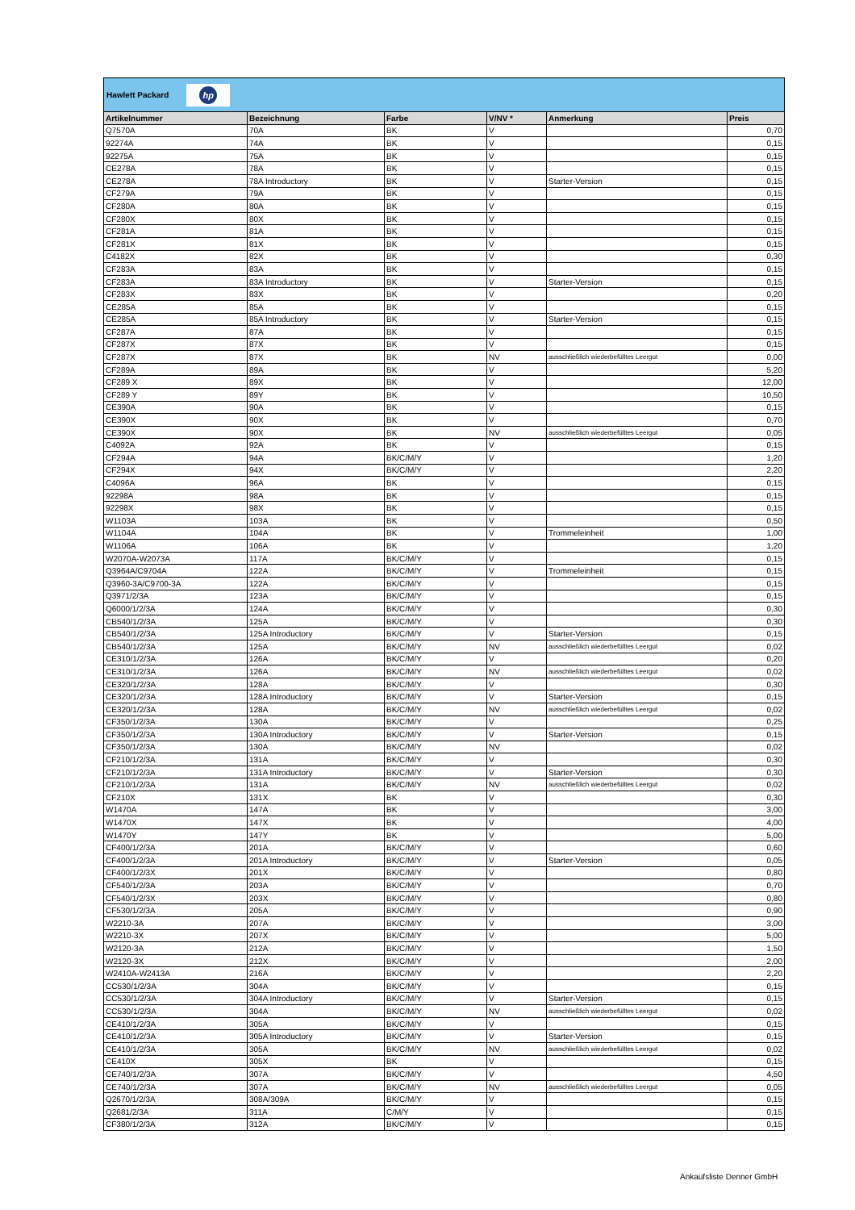Hawlett Packard
hp
| Artikelnummer | Bezeichnung | Farbe | V/NV * | Anmerkung | Preis |
| --- | --- | --- | --- | --- | --- |
| Q7570A | 70A | BK | V | | 0,70 |
| 92274A | 74A | BK | V | | 0,15 |
| 92275A | 75A | BK | V | | 0,15 |
| CE278A | 78A | BK | V | | 0,15 |
| CE278A | 78A Introductory | BK | V | Starter-Version | 0,15 |
| CF279A | 79A | BK | V | | 0,15 |
| CF280A | 80A | BK | V | | 0,15 |
| CF280X | 80X | BK | V | | 0,15 |
| CF281A | 81A | BK | V | | 0,15 |
| CF281X | 81X | BK | V | | 0,15 |
| C4182X | 82X | BK | V | | 0,30 |
| CF283A | 83A | BK | V | | 0,15 |
| CF283A | 83A Introductory | BK | V | Starter-Version | 0,15 |
| CF283X | 83X | BK | V | | 0,20 |
| CE285A | 85A | BK | V | | 0,15 |
| CE285A | 85A Introductory | BK | V | Starter-Version | 0,15 |
| CF287A | 87A | BK | V | | 0,15 |
| CF287X | 87X | BK | V | | 0,15 |
| CF287X | 87X | BK | NV | ausschließlich wiederbefülltes Leergut | 0,00 |
| CF289A | 89A | BK | V | | 5,20 |
| CF289 X | 89X | BK | V | | 12,00 |
| CF289 Y | 89Y | BK | V | | 10,50 |
| CE390A | 90A | BK | V | | 0,15 |
| CE390X | 90X | BK | V | | 0,70 |
| CE390X | 90X | BK | NV | ausschließlich wiederbefülltes Leergut | 0,05 |
| C4092A | 92A | BK | V | | 0,15 |
| CF294A | 94A | BK/C/M/Y | V | | 1,20 |
| CF294X | 94X | BK/C/M/Y | V | | 2,20 |
| C4096A | 96A | BK | V | | 0,15 |
| 92298A | 98A | BK | V | | 0,15 |
| 92298X | 98X | BK | V | | 0,15 |
| W1103A | 103A | BK | V | | 0,50 |
| W1104A | 104A | BK | V | Trommeleinheit | 1,00 |
| W1106A | 106A | BK | V | | 1,20 |
| W2070A-W2073A | 117A | BK/C/M/Y | V | | 0,15 |
| Q3964A/C9704A | 122A | BK/C/M/Y | V | Trommeleinheit | 0,15 |
| Q3960-3A/C9700-3A | 122A | BK/C/M/Y | V | | 0,15 |
| Q3971/2/3A | 123A | BK/C/M/Y | V | | 0,15 |
| Q6000/1/2/3A | 124A | BK/C/M/Y | V | | 0,30 |
| CB540/1/2/3A | 125A | BK/C/M/Y | V | | 0,30 |
| CB540/1/2/3A | 125A Introductory | BK/C/M/Y | V | Starter-Version | 0,15 |
| CB540/1/2/3A | 125A | BK/C/M/Y | NV | ausschließlich wiederbefülltes Leergut | 0,02 |
| CE310/1/2/3A | 126A | BK/C/M/Y | V | | 0,20 |
| CE310/1/2/3A | 126A | BK/C/M/Y | NV | ausschließlich wiederbefülltes Leergut | 0,02 |
| CE320/1/2/3A | 128A | BK/C/M/Y | V | | 0,30 |
| CE320/1/2/3A | 128A Introductory | BK/C/M/Y | V | Starter-Version | 0,15 |
| CE320/1/2/3A | 128A | BK/C/M/Y | NV | ausschließlich wiederbefülltes Leergut | 0,02 |
| CF350/1/2/3A | 130A | BK/C/M/Y | V | | 0,25 |
| CF350/1/2/3A | 130A Introductory | BK/C/M/Y | V | Starter-Version | 0,15 |
| CF350/1/2/3A | 130A | BK/C/M/Y | NV | | 0,02 |
| CF210/1/2/3A | 131A | BK/C/M/Y | V | | 0,30 |
| CF210/1/2/3A | 131A Introductory | BK/C/M/Y | V | Starter-Version | 0,30 |
| CF210/1/2/3A | 131A | BK/C/M/Y | NV | ausschließlich wiederbefülltes Leergut | 0,02 |
| CF210X | 131X | BK | V | | 0,30 |
| W1470A | 147A | BK | V | | 3,00 |
| W1470X | 147X | BK | V | | 4,00 |
| W1470Y | 147Y | BK | V | | 5,00 |
| CF400/1/2/3A | 201A | BK/C/M/Y | V | | 0,60 |
| CF400/1/2/3A | 201A Introductory | BK/C/M/Y | V | Starter-Version | 0,05 |
| CF400/1/2/3X | 201X | BK/C/M/Y | V | | 0,80 |
| CF540/1/2/3A | 203A | BK/C/M/Y | V | | 0,70 |
| CF540/1/2/3X | 203X | BK/C/M/Y | V | | 0,80 |
| CF530/1/2/3A | 205A | BK/C/M/Y | V | | 0,90 |
| W2210-3A | 207A | BK/C/M/Y | V | | 3,00 |
| W2210-3X | 207X | BK/C/M/Y | V | | 5,00 |
| W2120-3A | 212A | BK/C/M/Y | V | | 1,50 |
| W2120-3X | 212X | BK/C/M/Y | V | | 2,00 |
| W2410A-W2413A | 216A | BK/C/M/Y | V | | 2,20 |
| CC530/1/2/3A | 304A | BK/C/M/Y | V | | 0,15 |
| CC530/1/2/3A | 304A Introductory | BK/C/M/Y | V | Starter-Version | 0,15 |
| CC530/1/2/3A | 304A | BK/C/M/Y | NV | ausschließlich wiederbefülltes Leergut | 0,02 |
| CE410/1/2/3A | 305A | BK/C/M/Y | V | | 0,15 |
| CE410/1/2/3A | 305A Introductory | BK/C/M/Y | V | Starter-Version | 0,15 |
| CE410/1/2/3A | 305A | BK/C/M/Y | NV | ausschließlich wiederbefülltes Leergut | 0,02 |
| CE410X | 305X | BK | V | | 0,15 |
| CE740/1/2/3A | 307A | BK/C/M/Y | V | | 4,50 |
| CE740/1/2/3A | 307A | BK/C/M/Y | NV | ausschließlich wiederbefülltes Leergut | 0,05 |
| Q2670/1/2/3A | 308A/309A | BK/C/M/Y | V | | 0,15 |
| Q2681/2/3A | 311A | C/M/Y | V | | 0,15 |
| CF380/1/2/3A | 312A | BK/C/M/Y | V | | 0,15 |
Ankaufsliste Denner GmbH